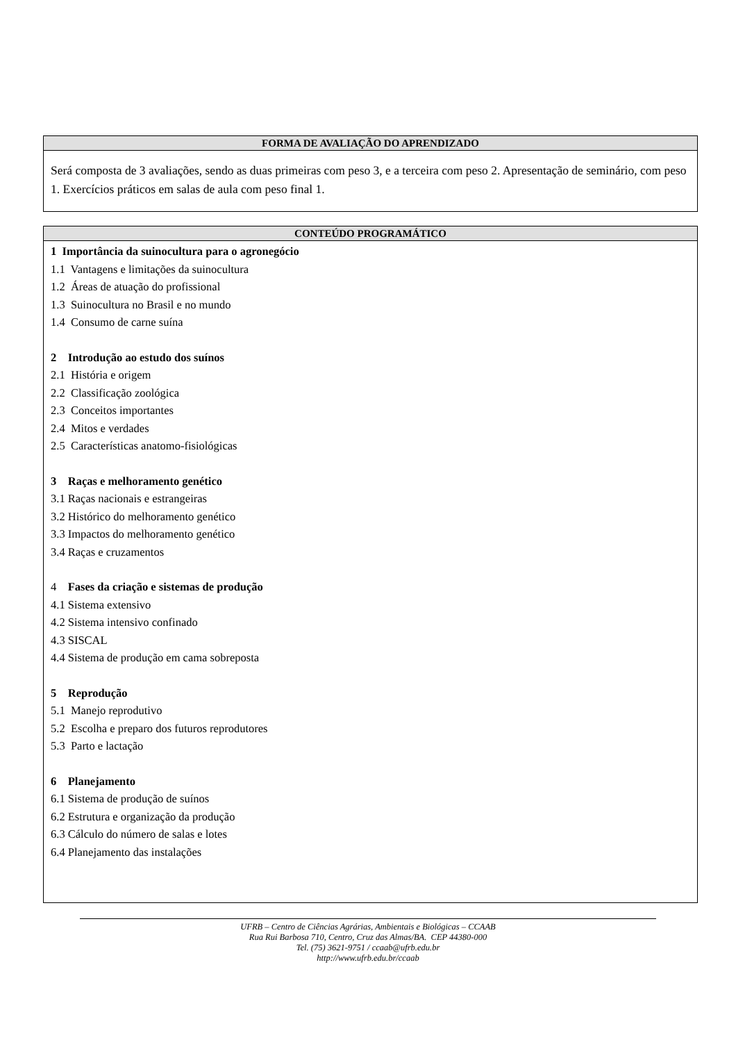| FORMA DE AVALIAÇÃO DO APRENDIZADO |
| --- |
| Será composta de 3 avaliações, sendo as duas primeiras com peso 3, e a terceira com peso 2. Apresentação de seminário, com peso 1. Exercícios práticos em salas de aula com peso final 1. |
| CONTEÚDO PROGRAMÁTICO |
| --- |
| 1 Importância da suinocultura para o agronegócio 1.1 Vantagens e limitações da suinocultura 1.2 Áreas de atuação do profissional 1.3 Suinocultura no Brasil e no mundo 1.4 Consumo de carne suína 2 Introdução ao estudo dos suínos 2.1 História e origem 2.2 Classificação zoológica 2.3 Conceitos importantes 2.4 Mitos e verdades 2.5 Características anatomo-fisiológicas 3 Raças e melhoramento genético 3.1 Raças nacionais e estrangeiras 3.2 Histórico do melhoramento genético 3.3 Impactos do melhoramento genético 3.4 Raças e cruzamentos 4 Fases da criação e sistemas de produção 4.1 Sistema extensivo 4.2 Sistema intensivo confinado 4.3 SISCAL 4.4 Sistema de produção em cama sobreposta 5 Reprodução 5.1 Manejo reprodutivo 5.2 Escolha e preparo dos futuros reprodutores 5.3 Parto e lactação 6 Planejamento 6.1 Sistema de produção de suínos 6.2 Estrutura e organização da produção 6.3 Cálculo do número de salas e lotes 6.4 Planejamento das instalações |
UFRB – Centro de Ciências Agrárias, Ambientais e Biológicas – CCAAB
Rua Rui Barbosa 710, Centro, Cruz das Almas/BA. CEP 44380-000
Tel. (75) 3621-9751 / ccaab@ufrb.edu.br
http://www.ufrb.edu.br/ccaab